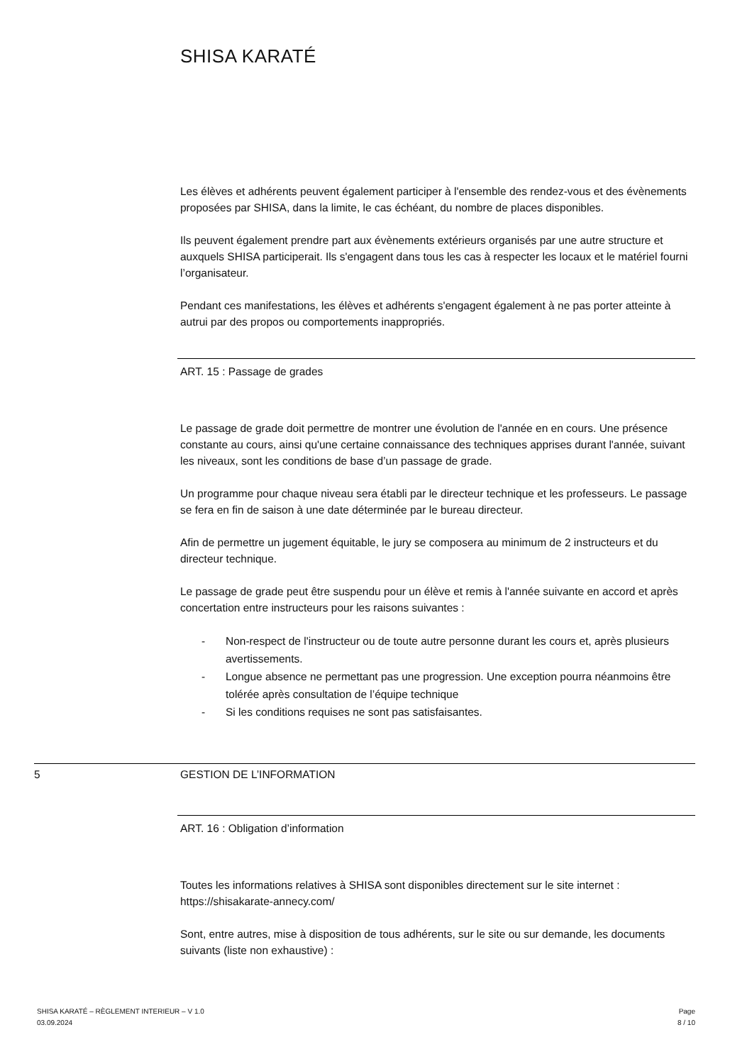SHISA KARATÉ
Les élèves et adhérents peuvent également participer à l'ensemble des rendez-vous et des évènements proposées par SHISA, dans la limite, le cas échéant, du nombre de places disponibles.
Ils peuvent également prendre part aux évènements extérieurs organisés par une autre structure et auxquels SHISA participerait. Ils s'engagent dans tous les cas à respecter les locaux et le matériel fourni l’organisateur.
Pendant ces manifestations, les élèves et adhérents s'engagent également à ne pas porter atteinte à autrui par des propos ou comportements inappropriés.
ART. 15 : Passage de grades
Le passage de grade doit permettre de montrer une évolution de l'année en en cours. Une présence constante au cours, ainsi qu'une certaine connaissance des techniques apprises durant l'année, suivant les niveaux, sont les conditions de base d’un passage de grade.
Un programme pour chaque niveau sera établi par le directeur technique et les professeurs. Le passage se fera en fin de saison à une date déterminée par le bureau directeur.
Afin de permettre un jugement équitable, le jury se composera au minimum de 2 instructeurs et du directeur technique.
Le passage de grade peut être suspendu pour un élève et remis à l'année suivante en accord et après concertation entre instructeurs pour les raisons suivantes :
- Non-respect de l'instructeur ou de toute autre personne durant les cours et, après plusieurs avertissements.
- Longue absence ne permettant pas une progression. Une exception pourra néanmoins être tolérée après consultation de l’équipe technique
- Si les conditions requises ne sont pas satisfaisantes.
5 GESTION DE L’INFORMATION
ART. 16 : Obligation d’information
Toutes les informations relatives à SHISA sont disponibles directement sur le site internet : https://shisakarate-annecy.com/
Sont, entre autres, mise à disposition de tous adhérents, sur le site ou sur demande, les documents suivants (liste non exhaustive) :
SHISA KARATÉ – RÈGLEMENT INTERIEUR – V 1.0
03.09.2024
Page
8 / 10